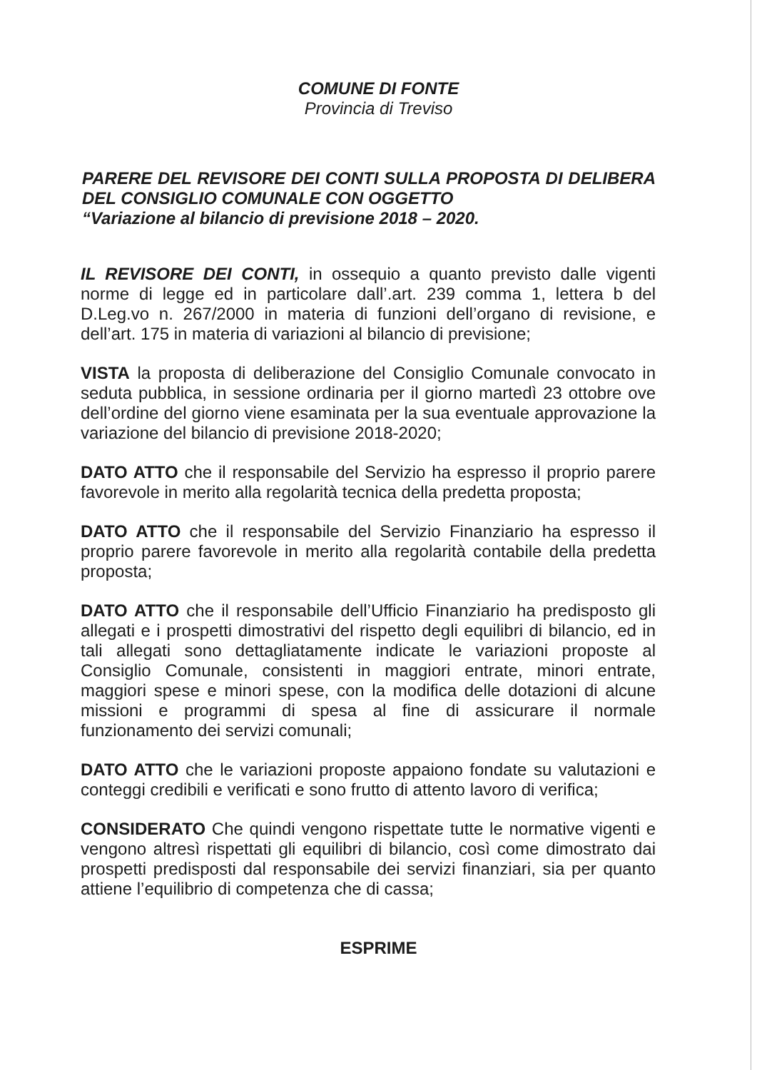COMUNE DI FONTE
Provincia di Treviso
PARERE DEL REVISORE DEI CONTI SULLA PROPOSTA DI DELIBERA DEL CONSIGLIO COMUNALE CON OGGETTO
“Variazione al bilancio di previsione 2018 – 2020.
IL REVISORE DEI CONTI, in ossequio a quanto previsto dalle vigenti norme di legge ed in particolare dall’.art. 239 comma 1, lettera b del D.Leg.vo n. 267/2000 in materia di funzioni dell’organo di revisione, e dell’art. 175 in materia di variazioni al bilancio di previsione;
VISTA la proposta di deliberazione del Consiglio Comunale convocato in seduta pubblica, in sessione ordinaria per il giorno martedì 23 ottobre ove dell’ordine del giorno viene esaminata per la sua eventuale approvazione la variazione del bilancio di previsione 2018-2020;
DATO ATTO che il responsabile del Servizio ha espresso il proprio parere favorevole in merito alla regolarità tecnica della predetta proposta;
DATO ATTO che il responsabile del Servizio Finanziario ha espresso il proprio parere favorevole in merito alla regolarità contabile della predetta proposta;
DATO ATTO che il responsabile dell’Ufficio Finanziario ha predisposto gli allegati e i prospetti dimostrativi del rispetto degli equilibri di bilancio, ed in tali allegati sono dettagliatamente indicate le variazioni proposte al Consiglio Comunale, consistenti in maggiori entrate, minori entrate, maggiori spese e minori spese, con la modifica delle dotazioni di alcune missioni e programmi di spesa al fine di assicurare il normale funzionamento dei servizi comunali;
DATO ATTO che le variazioni proposte appaiono fondate su valutazioni e conteggi credibili e verificati e sono frutto di attento lavoro di verifica;
CONSIDERATO Che quindi vengono rispettate tutte le normative vigenti e vengono altresì rispettati gli equilibri di bilancio, così come dimostrato dai prospetti predisposti dal responsabile dei servizi finanziari, sia per quanto attiene l’equilibrio di competenza che di cassa;
ESPRIME